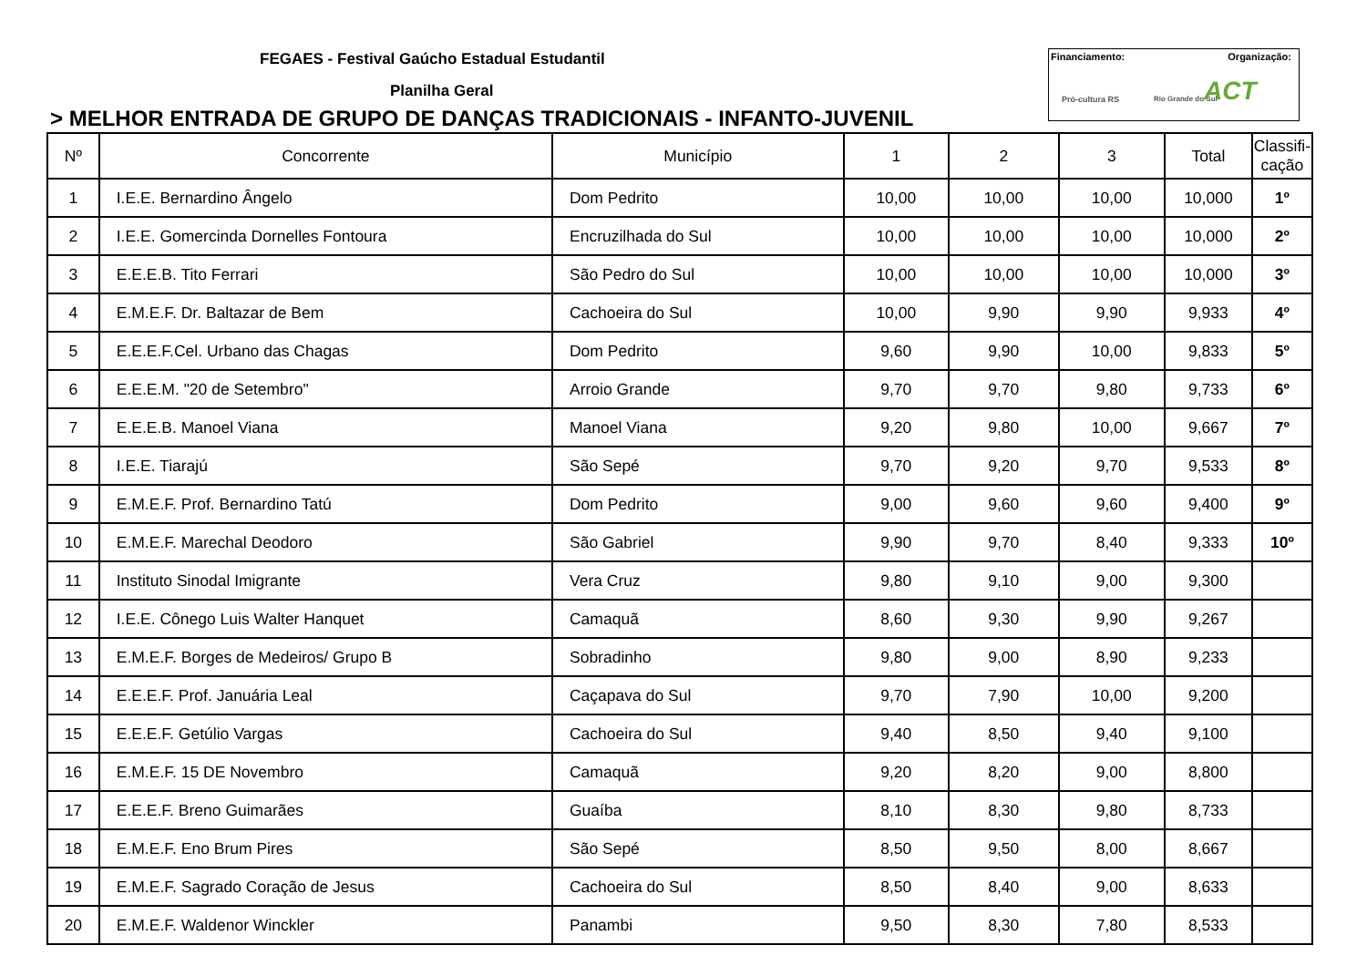FEGAES - Festival Gaúcho Estadual Estudantil
Planilha Geral
> MELHOR ENTRADA DE GRUPO DE DANÇAS TRADICIONAIS - INFANTO-JUVENIL
Financiamento: Organização:
Pró-cultura RS Rio Grande do Sul ACT
| Nº | Concorrente | Município | 1 | 2 | 3 | Total | Classifi- cação |
| --- | --- | --- | --- | --- | --- | --- | --- |
| 1 | I.E.E. Bernardino Ângelo | Dom Pedrito | 10,00 | 10,00 | 10,00 | 10,000 | 1º |
| 2 | I.E.E. Gomercinda Dornelles Fontoura | Encruzilhada do Sul | 10,00 | 10,00 | 10,00 | 10,000 | 2º |
| 3 | E.E.E.B. Tito Ferrari | São Pedro do Sul | 10,00 | 10,00 | 10,00 | 10,000 | 3º |
| 4 | E.M.E.F. Dr. Baltazar de Bem | Cachoeira do Sul | 10,00 | 9,90 | 9,90 | 9,933 | 4º |
| 5 | E.E.E.F.Cel. Urbano das Chagas | Dom Pedrito | 9,60 | 9,90 | 10,00 | 9,833 | 5º |
| 6 | E.E.E.M. "20 de Setembro" | Arroio Grande | 9,70 | 9,70 | 9,80 | 9,733 | 6º |
| 7 | E.E.E.B. Manoel Viana | Manoel Viana | 9,20 | 9,80 | 10,00 | 9,667 | 7º |
| 8 | I.E.E. Tiarajú | São Sepé | 9,70 | 9,20 | 9,70 | 9,533 | 8º |
| 9 | E.M.E.F. Prof. Bernardino Tatú | Dom Pedrito | 9,00 | 9,60 | 9,60 | 9,400 | 9º |
| 10 | E.M.E.F. Marechal Deodoro | São Gabriel | 9,90 | 9,70 | 8,40 | 9,333 | 10º |
| 11 | Instituto Sinodal Imigrante | Vera Cruz | 9,80 | 9,10 | 9,00 | 9,300 | |
| 12 | I.E.E. Cônego Luis Walter Hanquet | Camaquã | 8,60 | 9,30 | 9,90 | 9,267 | |
| 13 | E.M.E.F. Borges de Medeiros/ Grupo B | Sobradinho | 9,80 | 9,00 | 8,90 | 9,233 | |
| 14 | E.E.E.F. Prof. Januária Leal | Caçapava do Sul | 9,70 | 7,90 | 10,00 | 9,200 | |
| 15 | E.E.E.F. Getúlio Vargas | Cachoeira do Sul | 9,40 | 8,50 | 9,40 | 9,100 | |
| 16 | E.M.E.F. 15 DE Novembro | Camaquã | 9,20 | 8,20 | 9,00 | 8,800 | |
| 17 | E.E.E.F. Breno Guimarães | Guaíba | 8,10 | 8,30 | 9,80 | 8,733 | |
| 18 | E.M.E.F. Eno Brum Pires | São Sepé | 8,50 | 9,50 | 8,00 | 8,667 | |
| 19 | E.M.E.F. Sagrado Coração de Jesus | Cachoeira do Sul | 8,50 | 8,40 | 9,00 | 8,633 | |
| 20 | E.M.E.F. Waldenor Winckler | Panambi | 9,50 | 8,30 | 7,80 | 8,533 | |